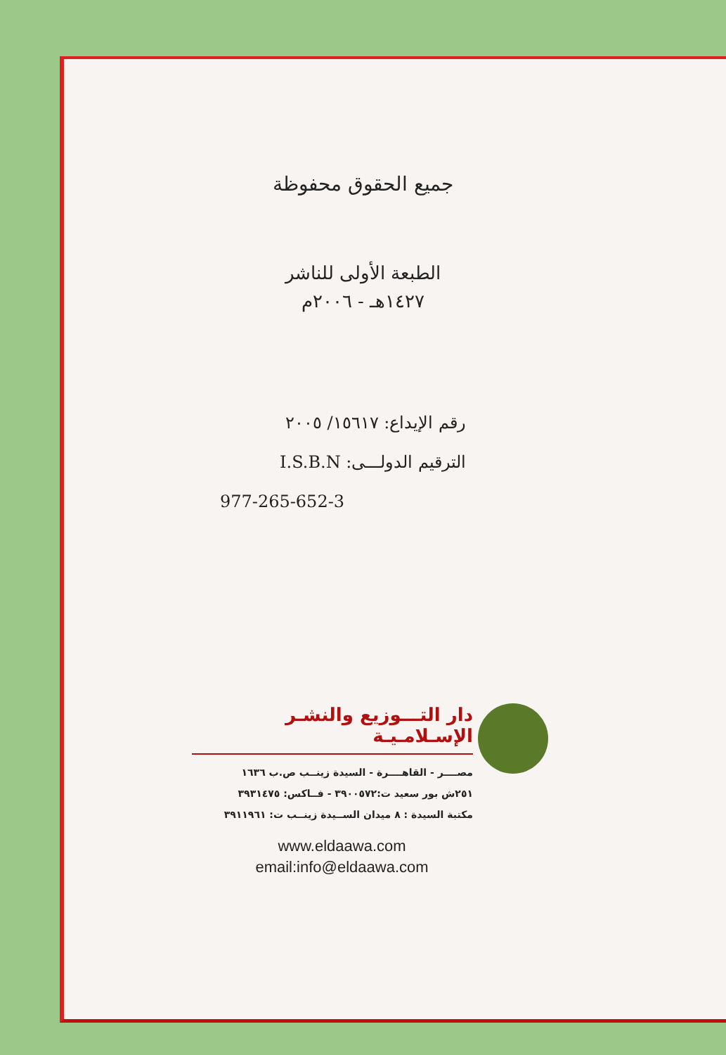جميع الحقوق محفوظة
الطبعة الأولى للناشر
١٤٢٧هـ - ٢٠٠٦م
رقم الإيداع: ١٥٦١٧/ ٢٠٠٥
الترقيم الدولـــى: I.S.B.N
977-265-652-3
دار التـــوزيع والنشـر الإسـلامـيـة
مصــــر - القاهــــرة - السيدة زينــب ص.ب ١٦٣٦
٢٥١ش بور سعيد ت:٣٩٠٠٥٧٢ - فــاكس: ٣٩٣١٤٧٥
مكتبة السيدة : ٨ ميدان الســيدة زينــب ت: ٣٩١١٩٦١
www.eldaawa.com
email:info@eldaawa.com